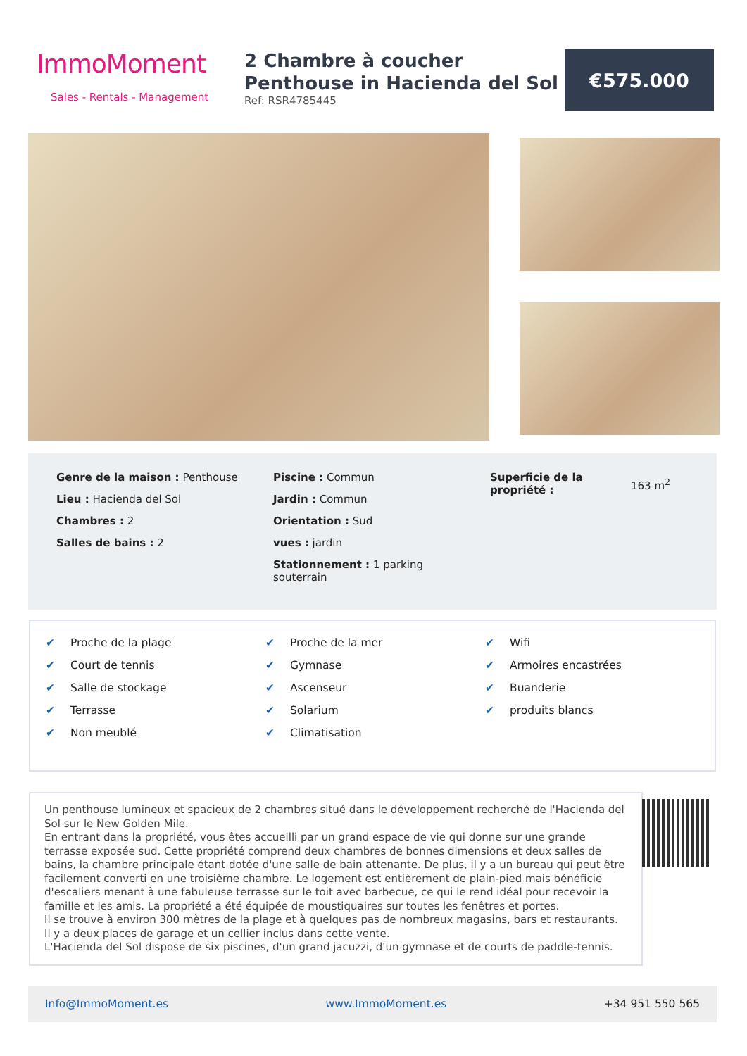ImmoMoment
Sales - Rentals - Management
2 Chambre à coucher Penthouse in Hacienda del Sol
Ref: RSR4785445
€575.000
Genre de la maison : Penthouse
Lieu : Hacienda del Sol
Chambres : 2
Salles de bains : 2
Piscine : Commun
Jardin : Commun
Orientation : Sud
vues : jardin
Stationnement : 1 parking souterrain
Superficie de la propriété :
163 m<sup>2</sup>
✔ Proche de la plage
✔ Court de tennis
✔ Salle de stockage
✔ Terrasse
✔ Non meublé
✔ Proche de la mer
✔ Gymnase
✔ Ascenseur
✔ Solarium
✔ Climatisation
✔ Wifi
✔ Armoires encastrées
✔ Buanderie
✔ produits blancs
Un penthouse lumineux et spacieux de 2 chambres situé dans le développement recherché de l'Hacienda del Sol sur le New Golden Mile.
En entrant dans la propriété, vous êtes accueilli par un grand espace de vie qui donne sur une grande terrasse exposée sud. Cette propriété comprend deux chambres de bonnes dimensions et deux salles de bains, la chambre principale étant dotée d'une salle de bain attenante. De plus, il y a un bureau qui peut être facilement converti en une troisième chambre. Le logement est entièrement de plain-pied mais bénéficie d'escaliers menant à une fabuleuse terrasse sur le toit avec barbecue, ce qui le rend idéal pour recevoir la famille et les amis. La propriété a été équipée de moustiquaires sur toutes les fenêtres et portes.
Il se trouve à environ 300 mètres de la plage et à quelques pas de nombreux magasins, bars et restaurants.
Il y a deux places de garage et un cellier inclus dans cette vente.
L'Hacienda del Sol dispose de six piscines, d'un grand jacuzzi, d'un gymnase et de courts de paddle-tennis.
Info@ImmoMoment.es www.ImmoMoment.es +34 951 550 565